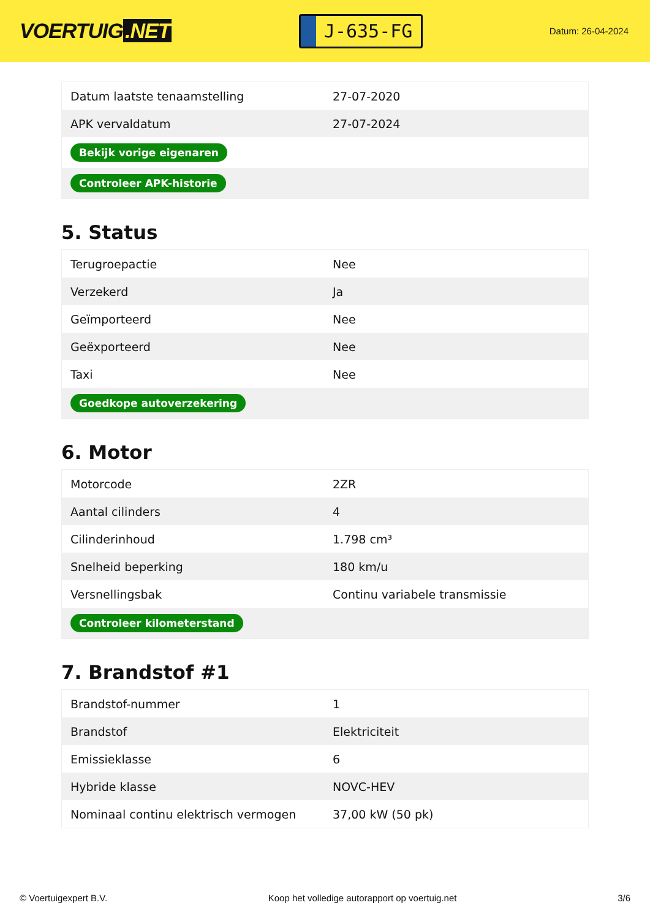VOERTUIG.NET
J-635-FG
Datum: 26-04-2024
| Datum laatste tenaamstelling | 27-07-2020 |
| APK vervaldatum | 27-07-2024 |
| Bekijk vorige eigenaren | |
| Controleer APK-historie | |
5. Status
| Terugroepactie | Nee |
| Verzekerd | Ja |
| Geïmporteerd | Nee |
| Geëxporteerd | Nee |
| Taxi | Nee |
| Goedkope autoverzekering | |
6. Motor
| Motorcode | 2ZR |
| Aantal cilinders | 4 |
| Cilinderinhoud | 1.798 cm³ |
| Snelheid beperking | 180 km/u |
| Versnellingsbak | Continu variabele transmissie |
| Controleer kilometerstand | |
7. Brandstof #1
| Brandstof-nummer | 1 |
| Brandstof | Elektriciteit |
| Emissieklasse | 6 |
| Hybride klasse | NOVC-HEV |
| Nominaal continu elektrisch vermogen | 37,00 kW (50 pk) |
© Voertuigexpert B.V. Koop het volledige autorapport op voertuig.net 3/6